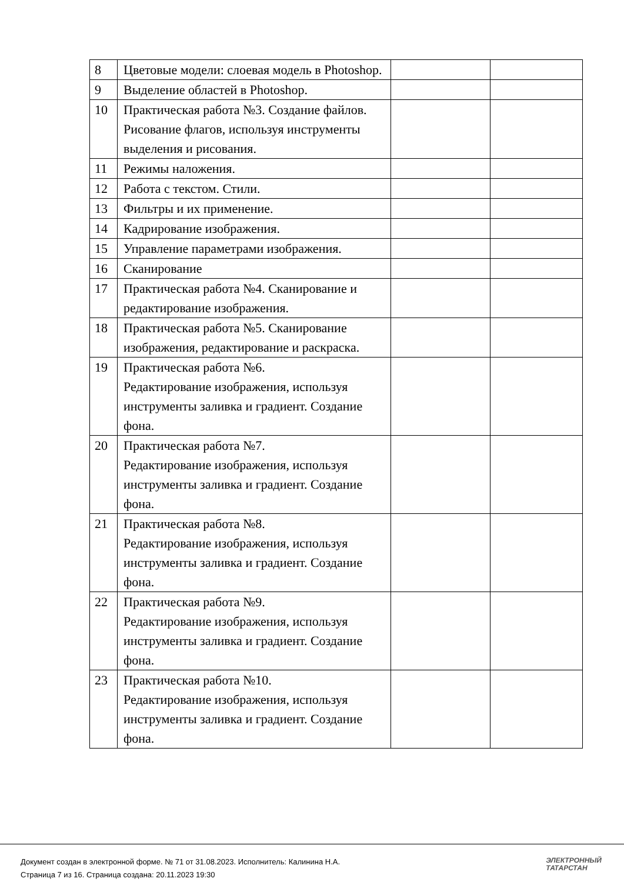| 8 | Цветовые модели: слоевая модель в Photoshop. | | |
| 9 | Выделение областей в Photoshop. | | |
| 10 | Практическая работа №3. Создание файлов. Рисование флагов, используя инструменты выделения и рисования. | | |
| 11 | Режимы наложения. | | |
| 12 | Работа с текстом. Стили. | | |
| 13 | Фильтры и их применение. | | |
| 14 | Кадрирование изображения. | | |
| 15 | Управление параметрами изображения. | | |
| 16 | Сканирование | | |
| 17 | Практическая работа №4. Сканирование и редактирование изображения. | | |
| 18 | Практическая работа №5. Сканирование изображения, редактирование и раскраска. | | |
| 19 | Практическая работа №6. Редактирование изображения, используя инструменты заливка и градиент. Создание фона. | | |
| 20 | Практическая работа №7. Редактирование изображения, используя инструменты заливка и градиент. Создание фона. | | |
| 21 | Практическая работа №8. Редактирование изображения, используя инструменты заливка и градиент. Создание фона. | | |
| 22 | Практическая работа №9. Редактирование изображения, используя инструменты заливка и градиент. Создание фона. | | |
| 23 | Практическая работа №10. Редактирование изображения, используя инструменты заливка и градиент. Создание фона. | | |
Документ создан в электронной форме. № 71 от 31.08.2023. Исполнитель: Калинина Н.А.
Страница 7 из 16. Страница создана: 20.11.2023 19:30
ЭЛЕКТРОННЫЙ
ТАТАРСТАН